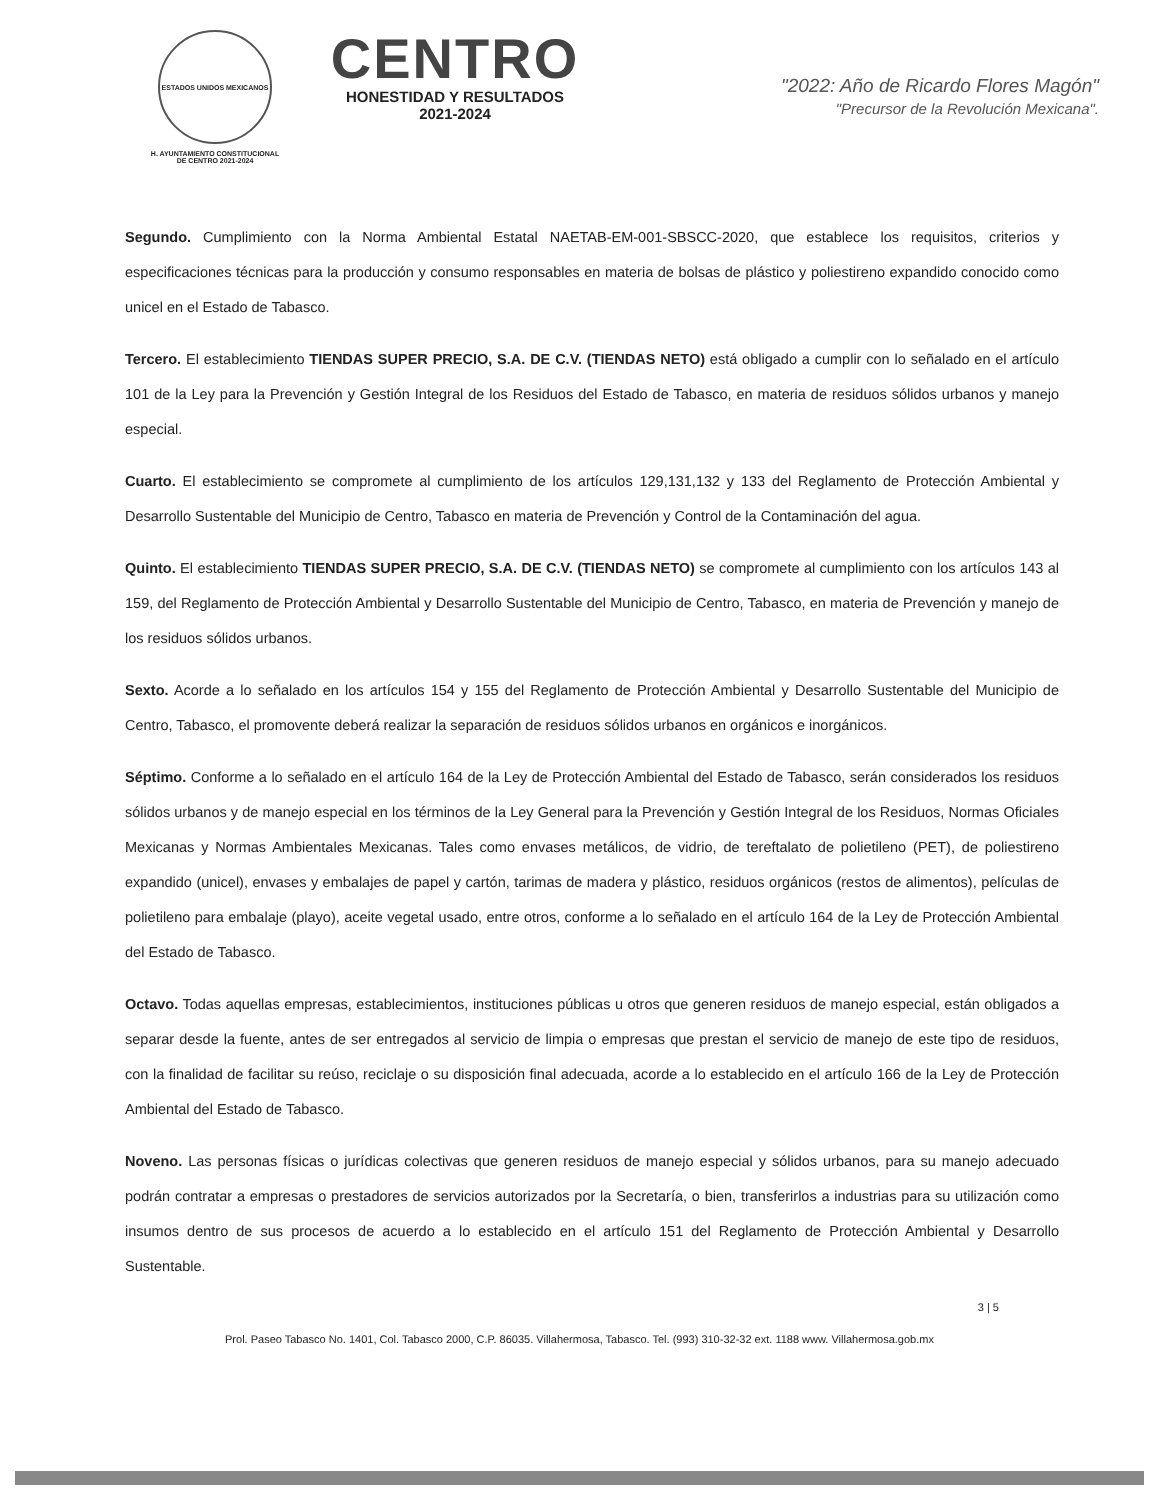ESTADOS UNIDOS MEXICANOS
H. AYUNTAMIENTO CONSTITUCIONAL
DE CENTRO 2021-2024
CENTRO
HONESTIDAD Y RESULTADOS
2021-2024
"2022: Año de Ricardo Flores Magón"
"Precursor de la Revolución Mexicana".
Segundo. Cumplimiento con la Norma Ambiental Estatal NAETAB-EM-001-SBSCC-2020, que establece los requisitos, criterios y especificaciones técnicas para la producción y consumo responsables en materia de bolsas de plástico y poliestireno expandido conocido como unicel en el Estado de Tabasco.
Tercero. El establecimiento TIENDAS SUPER PRECIO, S.A. DE C.V. (TIENDAS NETO) está obligado a cumplir con lo señalado en el artículo 101 de la Ley para la Prevención y Gestión Integral de los Residuos del Estado de Tabasco, en materia de residuos sólidos urbanos y manejo especial.
Cuarto. El establecimiento se compromete al cumplimiento de los artículos 129,131,132 y 133 del Reglamento de Protección Ambiental y Desarrollo Sustentable del Municipio de Centro, Tabasco en materia de Prevención y Control de la Contaminación del agua.
Quinto. El establecimiento TIENDAS SUPER PRECIO, S.A. DE C.V. (TIENDAS NETO) se compromete al cumplimiento con los artículos 143 al 159, del Reglamento de Protección Ambiental y Desarrollo Sustentable del Municipio de Centro, Tabasco, en materia de Prevención y manejo de los residuos sólidos urbanos.
Sexto. Acorde a lo señalado en los artículos 154 y 155 del Reglamento de Protección Ambiental y Desarrollo Sustentable del Municipio de Centro, Tabasco, el promovente deberá realizar la separación de residuos sólidos urbanos en orgánicos e inorgánicos.
Séptimo. Conforme a lo señalado en el artículo 164 de la Ley de Protección Ambiental del Estado de Tabasco, serán considerados los residuos sólidos urbanos y de manejo especial en los términos de la Ley General para la Prevención y Gestión Integral de los Residuos, Normas Oficiales Mexicanas y Normas Ambientales Mexicanas. Tales como envases metálicos, de vidrio, de tereftalato de polietileno (PET), de poliestireno expandido (unicel), envases y embalajes de papel y cartón, tarimas de madera y plástico, residuos orgánicos (restos de alimentos), películas de polietileno para embalaje (playo), aceite vegetal usado, entre otros, conforme a lo señalado en el artículo 164 de la Ley de Protección Ambiental del Estado de Tabasco.
Octavo. Todas aquellas empresas, establecimientos, instituciones públicas u otros que generen residuos de manejo especial, están obligados a separar desde la fuente, antes de ser entregados al servicio de limpia o empresas que prestan el servicio de manejo de este tipo de residuos, con la finalidad de facilitar su reúso, reciclaje o su disposición final adecuada, acorde a lo establecido en el artículo 166 de la Ley de Protección Ambiental del Estado de Tabasco.
Noveno. Las personas físicas o jurídicas colectivas que generen residuos de manejo especial y sólidos urbanos, para su manejo adecuado podrán contratar a empresas o prestadores de servicios autorizados por la Secretaría, o bien, transferirlos a industrias para su utilización como insumos dentro de sus procesos de acuerdo a lo establecido en el artículo 151 del Reglamento de Protección Ambiental y Desarrollo Sustentable.
3 | 5
Prol. Paseo Tabasco No. 1401, Col. Tabasco 2000, C.P. 86035. Villahermosa, Tabasco. Tel. (993) 310-32-32 ext. 1188 www. Villahermosa.gob.mx